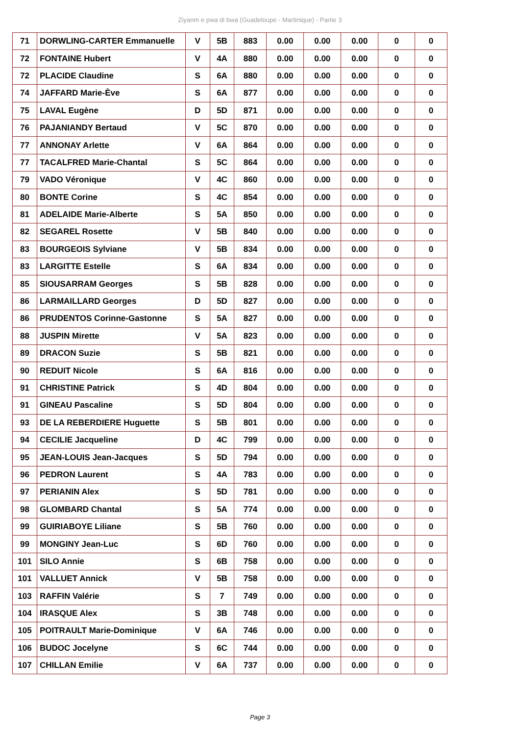Ziyanm e pwa di bwa (Guadeloupe - Martinique) - Partie 3
| 71 | DORWLING-CARTER Emmanuelle | V | 5B | 883 | 0.00 | 0.00 | 0.00 | 0 | 0 |
| 72 | FONTAINE Hubert | V | 4A | 880 | 0.00 | 0.00 | 0.00 | 0 | 0 |
| 72 | PLACIDE Claudine | S | 6A | 880 | 0.00 | 0.00 | 0.00 | 0 | 0 |
| 74 | JAFFARD Marie-Ève | S | 6A | 877 | 0.00 | 0.00 | 0.00 | 0 | 0 |
| 75 | LAVAL Eugène | D | 5D | 871 | 0.00 | 0.00 | 0.00 | 0 | 0 |
| 76 | PAJANIANDY Bertaud | V | 5C | 870 | 0.00 | 0.00 | 0.00 | 0 | 0 |
| 77 | ANNONAY Arlette | V | 6A | 864 | 0.00 | 0.00 | 0.00 | 0 | 0 |
| 77 | TACALFRED Marie-Chantal | S | 5C | 864 | 0.00 | 0.00 | 0.00 | 0 | 0 |
| 79 | VADO Véronique | V | 4C | 860 | 0.00 | 0.00 | 0.00 | 0 | 0 |
| 80 | BONTE Corine | S | 4C | 854 | 0.00 | 0.00 | 0.00 | 0 | 0 |
| 81 | ADELAIDE Marie-Alberte | S | 5A | 850 | 0.00 | 0.00 | 0.00 | 0 | 0 |
| 82 | SEGAREL Rosette | V | 5B | 840 | 0.00 | 0.00 | 0.00 | 0 | 0 |
| 83 | BOURGEOIS Sylviane | V | 5B | 834 | 0.00 | 0.00 | 0.00 | 0 | 0 |
| 83 | LARGITTE Estelle | S | 6A | 834 | 0.00 | 0.00 | 0.00 | 0 | 0 |
| 85 | SIOUSARRAM Georges | S | 5B | 828 | 0.00 | 0.00 | 0.00 | 0 | 0 |
| 86 | LARMAILLARD Georges | D | 5D | 827 | 0.00 | 0.00 | 0.00 | 0 | 0 |
| 86 | PRUDENTOS Corinne-Gastonne | S | 5A | 827 | 0.00 | 0.00 | 0.00 | 0 | 0 |
| 88 | JUSPIN Mirette | V | 5A | 823 | 0.00 | 0.00 | 0.00 | 0 | 0 |
| 89 | DRACON Suzie | S | 5B | 821 | 0.00 | 0.00 | 0.00 | 0 | 0 |
| 90 | REDUIT Nicole | S | 6A | 816 | 0.00 | 0.00 | 0.00 | 0 | 0 |
| 91 | CHRISTINE Patrick | S | 4D | 804 | 0.00 | 0.00 | 0.00 | 0 | 0 |
| 91 | GINEAU Pascaline | S | 5D | 804 | 0.00 | 0.00 | 0.00 | 0 | 0 |
| 93 | DE LA REBERDIERE Huguette | S | 5B | 801 | 0.00 | 0.00 | 0.00 | 0 | 0 |
| 94 | CECILIE Jacqueline | D | 4C | 799 | 0.00 | 0.00 | 0.00 | 0 | 0 |
| 95 | JEAN-LOUIS Jean-Jacques | S | 5D | 794 | 0.00 | 0.00 | 0.00 | 0 | 0 |
| 96 | PEDRON Laurent | S | 4A | 783 | 0.00 | 0.00 | 0.00 | 0 | 0 |
| 97 | PERIANIN Alex | S | 5D | 781 | 0.00 | 0.00 | 0.00 | 0 | 0 |
| 98 | GLOMBARD Chantal | S | 5A | 774 | 0.00 | 0.00 | 0.00 | 0 | 0 |
| 99 | GUIRIABOYE Liliane | S | 5B | 760 | 0.00 | 0.00 | 0.00 | 0 | 0 |
| 99 | MONGINY Jean-Luc | S | 6D | 760 | 0.00 | 0.00 | 0.00 | 0 | 0 |
| 101 | SILO Annie | S | 6B | 758 | 0.00 | 0.00 | 0.00 | 0 | 0 |
| 101 | VALLUET Annick | V | 5B | 758 | 0.00 | 0.00 | 0.00 | 0 | 0 |
| 103 | RAFFIN Valérie | S | 7 | 749 | 0.00 | 0.00 | 0.00 | 0 | 0 |
| 104 | IRASQUE Alex | S | 3B | 748 | 0.00 | 0.00 | 0.00 | 0 | 0 |
| 105 | POITRAULT Marie-Dominique | V | 6A | 746 | 0.00 | 0.00 | 0.00 | 0 | 0 |
| 106 | BUDOC Jocelyne | S | 6C | 744 | 0.00 | 0.00 | 0.00 | 0 | 0 |
| 107 | CHILLAN Emilie | V | 6A | 737 | 0.00 | 0.00 | 0.00 | 0 | 0 |
Page 3